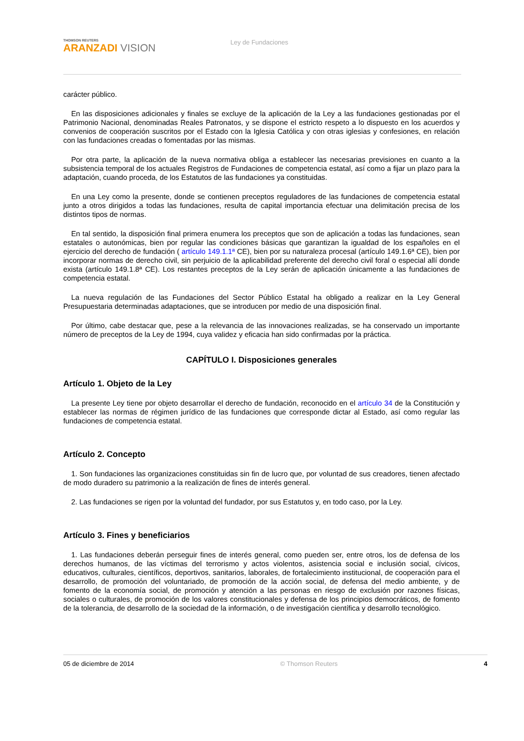THOMSON REUTERS
ARANZADI VISION
Ley de Fundaciones
carácter público.
En las disposiciones adicionales y finales se excluye de la aplicación de la Ley a las fundaciones gestionadas por el Patrimonio Nacional, denominadas Reales Patronatos, y se dispone el estricto respeto a lo dispuesto en los acuerdos y convenios de cooperación suscritos por el Estado con la Iglesia Católica y con otras iglesias y confesiones, en relación con las fundaciones creadas o fomentadas por las mismas.
Por otra parte, la aplicación de la nueva normativa obliga a establecer las necesarias previsiones en cuanto a la subsistencia temporal de los actuales Registros de Fundaciones de competencia estatal, así como a fijar un plazo para la adaptación, cuando proceda, de los Estatutos de las fundaciones ya constituidas.
En una Ley como la presente, donde se contienen preceptos reguladores de las fundaciones de competencia estatal junto a otros dirigidos a todas las fundaciones, resulta de capital importancia efectuar una delimitación precisa de los distintos tipos de normas.
En tal sentido, la disposición final primera enumera los preceptos que son de aplicación a todas las fundaciones, sean estatales o autonómicas, bien por regular las condiciones básicas que garantizan la igualdad de los españoles en el ejercicio del derecho de fundación ( artículo 149.1.1ª CE), bien por su naturaleza procesal (artículo 149.1.6ª CE), bien por incorporar normas de derecho civil, sin perjuicio de la aplicabilidad preferente del derecho civil foral o especial allí donde exista (artículo 149.1.8ª CE). Los restantes preceptos de la Ley serán de aplicación únicamente a las fundaciones de competencia estatal.
La nueva regulación de las Fundaciones del Sector Público Estatal ha obligado a realizar en la Ley General Presupuestaria determinadas adaptaciones, que se introducen por medio de una disposición final.
Por último, cabe destacar que, pese a la relevancia de las innovaciones realizadas, se ha conservado un importante número de preceptos de la Ley de 1994, cuya validez y eficacia han sido confirmadas por la práctica.
CAPÍTULO I. Disposiciones generales
Artículo 1. Objeto de la Ley
La presente Ley tiene por objeto desarrollar el derecho de fundación, reconocido en el artículo 34 de la Constitución y establecer las normas de régimen jurídico de las fundaciones que corresponde dictar al Estado, así como regular las fundaciones de competencia estatal.
Artículo 2. Concepto
1. Son fundaciones las organizaciones constituidas sin fin de lucro que, por voluntad de sus creadores, tienen afectado de modo duradero su patrimonio a la realización de fines de interés general.
2. Las fundaciones se rigen por la voluntad del fundador, por sus Estatutos y, en todo caso, por la Ley.
Artículo 3. Fines y beneficiarios
1. Las fundaciones deberán perseguir fines de interés general, como pueden ser, entre otros, los de defensa de los derechos humanos, de las víctimas del terrorismo y actos violentos, asistencia social e inclusión social, cívicos, educativos, culturales, científicos, deportivos, sanitarios, laborales, de fortalecimiento institucional, de cooperación para el desarrollo, de promoción del voluntariado, de promoción de la acción social, de defensa del medio ambiente, y de fomento de la economía social, de promoción y atención a las personas en riesgo de exclusión por razones físicas, sociales o culturales, de promoción de los valores constitucionales y defensa de los principios democráticos, de fomento de la tolerancia, de desarrollo de la sociedad de la información, o de investigación científica y desarrollo tecnológico.
05 de diciembre de 2014 © Thomson Reuters 4